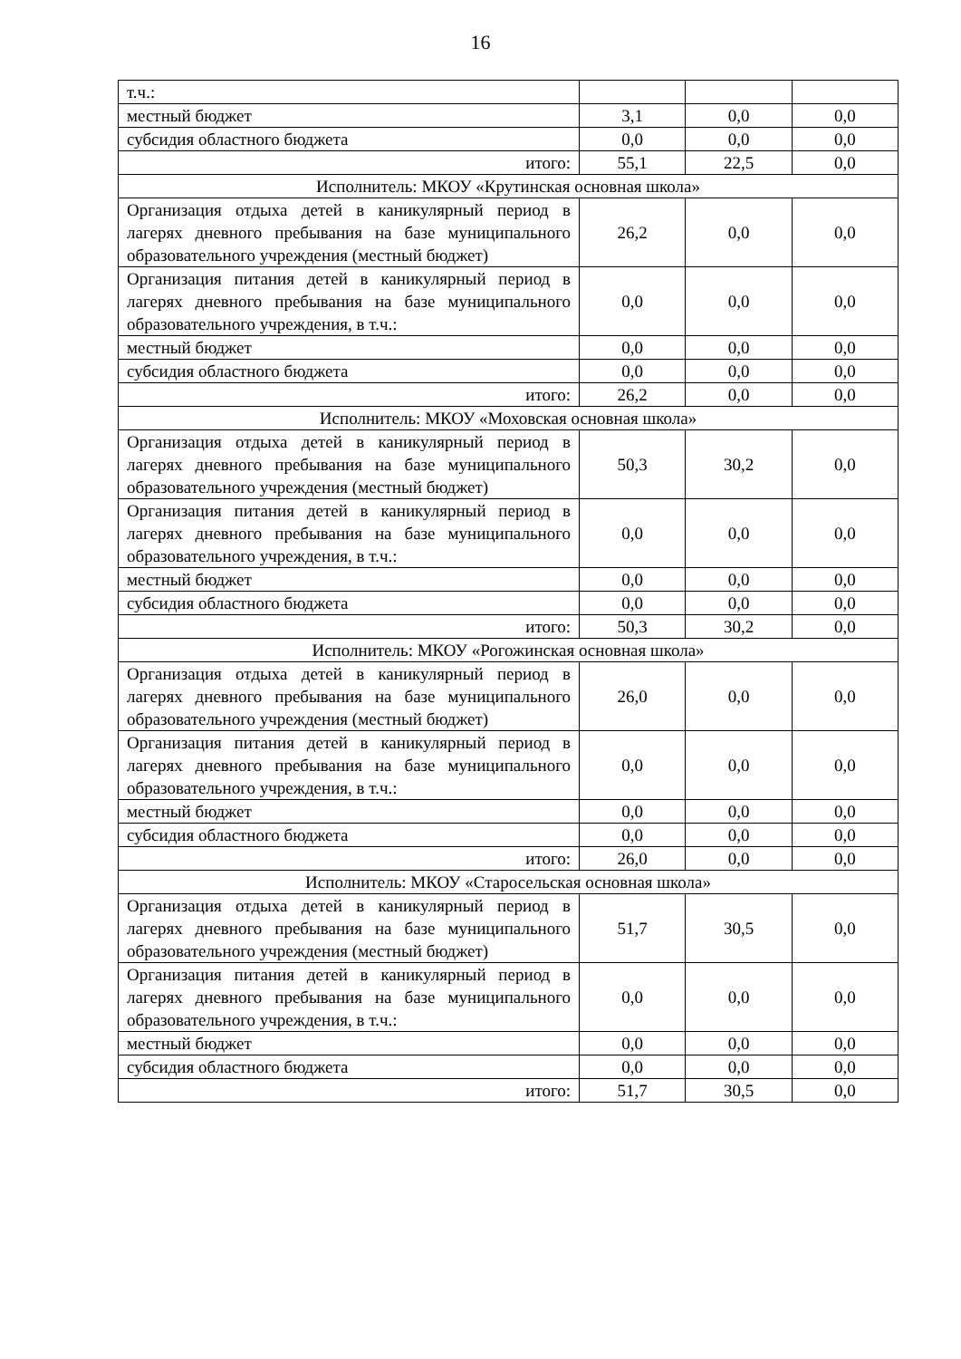16
| т.ч.: | | | |
| местный бюджет | 3,1 | 0,0 | 0,0 |
| субсидия областного бюджета | 0,0 | 0,0 | 0,0 |
| итого: | 55,1 | 22,5 | 0,0 |
| Исполнитель: МКОУ «Крутинская основная школа» | | | |
| Организация отдыха детей в каникулярный период в лагерях дневного пребывания на базе муниципального образовательного учреждения (местный бюджет) | 26,2 | 0,0 | 0,0 |
| Организация питания детей в каникулярный период в лагерях дневного пребывания на базе муниципального образовательного учреждения, в т.ч.: | 0,0 | 0,0 | 0,0 |
| местный бюджет | 0,0 | 0,0 | 0,0 |
| субсидия областного бюджета | 0,0 | 0,0 | 0,0 |
| итого: | 26,2 | 0,0 | 0,0 |
| Исполнитель: МКОУ «Моховская основная школа» | | | |
| Организация отдыха детей в каникулярный период в лагерях дневного пребывания на базе муниципального образовательного учреждения (местный бюджет) | 50,3 | 30,2 | 0,0 |
| Организация питания детей в каникулярный период в лагерях дневного пребывания на базе муниципального образовательного учреждения, в т.ч.: | 0,0 | 0,0 | 0,0 |
| местный бюджет | 0,0 | 0,0 | 0,0 |
| субсидия областного бюджета | 0,0 | 0,0 | 0,0 |
| итого: | 50,3 | 30,2 | 0,0 |
| Исполнитель: МКОУ «Рогожинская основная школа» | | | |
| Организация отдыха детей в каникулярный период в лагерях дневного пребывания на базе муниципального образовательного учреждения (местный бюджет) | 26,0 | 0,0 | 0,0 |
| Организация питания детей в каникулярный период в лагерях дневного пребывания на базе муниципального образовательного учреждения, в т.ч.: | 0,0 | 0,0 | 0,0 |
| местный бюджет | 0,0 | 0,0 | 0,0 |
| субсидия областного бюджета | 0,0 | 0,0 | 0,0 |
| итого: | 26,0 | 0,0 | 0,0 |
| Исполнитель: МКОУ «Старосельская основная школа» | | | |
| Организация отдыха детей в каникулярный период в лагерях дневного пребывания на базе муниципального образовательного учреждения (местный бюджет) | 51,7 | 30,5 | 0,0 |
| Организация питания детей в каникулярный период в лагерях дневного пребывания на базе муниципального образовательного учреждения, в т.ч.: | 0,0 | 0,0 | 0,0 |
| местный бюджет | 0,0 | 0,0 | 0,0 |
| субсидия областного бюджета | 0,0 | 0,0 | 0,0 |
| итого: | 51,7 | 30,5 | 0,0 |